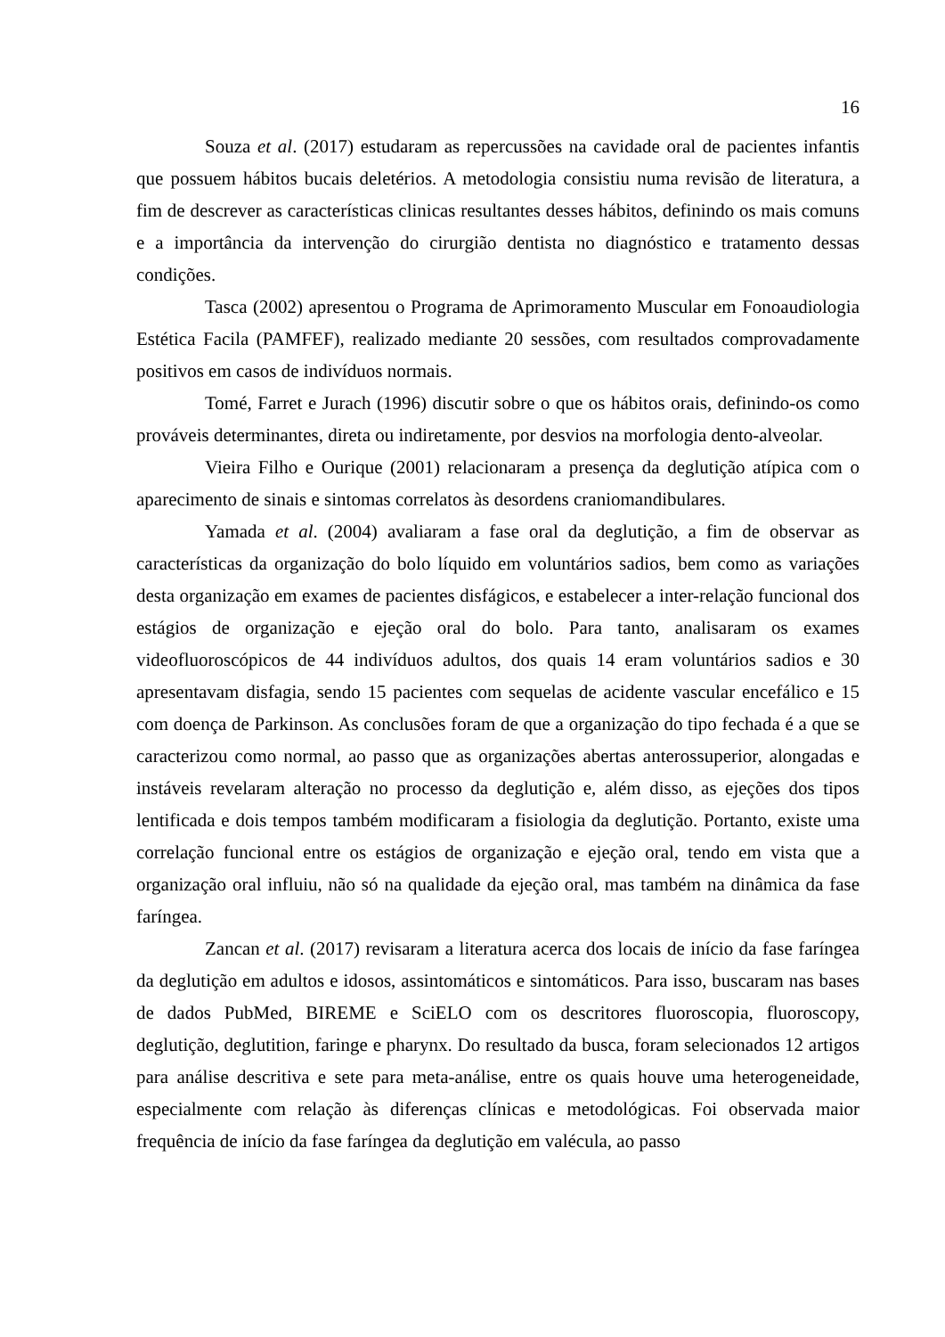16
Souza et al. (2017) estudaram as repercussões na cavidade oral de pacientes infantis que possuem hábitos bucais deletérios. A metodologia consistiu numa revisão de literatura, a fim de descrever as características clinicas resultantes desses hábitos, definindo os mais comuns e a importância da intervenção do cirurgião dentista no diagnóstico e tratamento dessas condições.
Tasca (2002) apresentou o Programa de Aprimoramento Muscular em Fonoaudiologia Estética Facila (PAMFEF), realizado mediante 20 sessões, com resultados comprovadamente positivos em casos de indivíduos normais.
Tomé, Farret e Jurach (1996) discutir sobre o que os hábitos orais, definindo-os como prováveis determinantes, direta ou indiretamente, por desvios na morfologia dento-alveolar.
Vieira Filho e Ourique (2001) relacionaram a presença da deglutição atípica com o aparecimento de sinais e sintomas correlatos às desordens craniomandibulares.
Yamada et al. (2004) avaliaram a fase oral da deglutição, a fim de observar as características da organização do bolo líquido em voluntários sadios, bem como as variações desta organização em exames de pacientes disfágicos, e estabelecer a inter-relação funcional dos estágios de organização e ejeção oral do bolo. Para tanto, analisaram os exames videofluoroscópicos de 44 indivíduos adultos, dos quais 14 eram voluntários sadios e 30 apresentavam disfagia, sendo 15 pacientes com sequelas de acidente vascular encefálico e 15 com doença de Parkinson. As conclusões foram de que a organização do tipo fechada é a que se caracterizou como normal, ao passo que as organizações abertas anterossuperior, alongadas e instáveis revelaram alteração no processo da deglutição e, além disso, as ejeções dos tipos lentificada e dois tempos também modificaram a fisiologia da deglutição. Portanto, existe uma correlação funcional entre os estágios de organização e ejeção oral, tendo em vista que a organização oral influiu, não só na qualidade da ejeção oral, mas também na dinâmica da fase faríngea.
Zancan et al. (2017) revisaram a literatura acerca dos locais de início da fase faríngea da deglutição em adultos e idosos, assintomáticos e sintomáticos. Para isso, buscaram nas bases de dados PubMed, BIREME e SciELO com os descritores fluoroscopia, fluoroscopy, deglutição, deglutition, faringe e pharynx. Do resultado da busca, foram selecionados 12 artigos para análise descritiva e sete para meta-análise, entre os quais houve uma heterogeneidade, especialmente com relação às diferenças clínicas e metodológicas. Foi observada maior frequência de início da fase faríngea da deglutição em valécula, ao passo